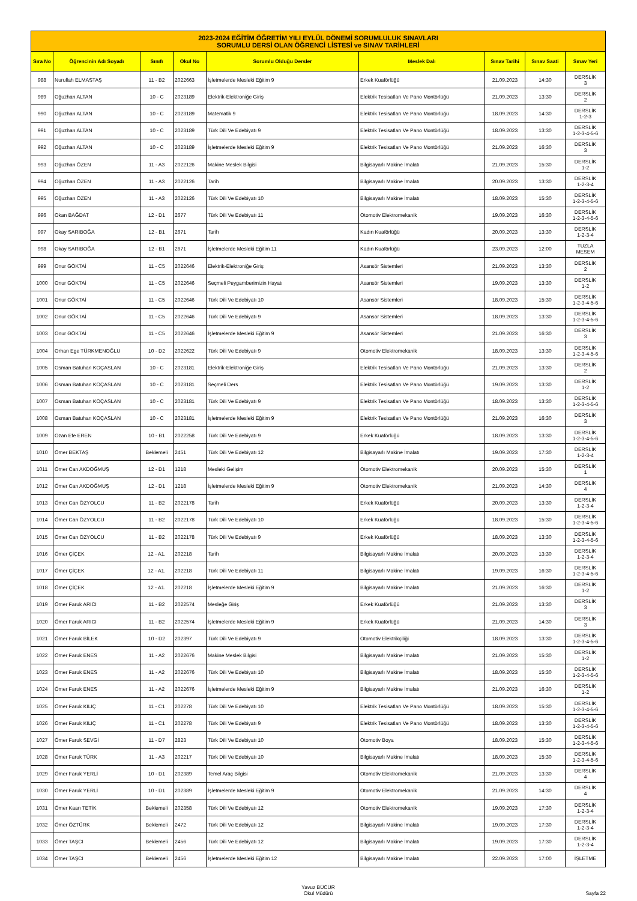| 2023-2024 EĞİTİM ÖĞRETİM YILI EYLÜL DÖNEMİ SORUMLULUK SINAVLARI SORUMLU DERSİ OLAN ÖĞRENCİ LİSTESİ ve SINAV TARİHLERİ | | | | | | | | |
| --- | --- | --- | --- | --- | --- | --- | --- | --- |
| Sıra No | Öğrencinin Adı Soyadı | Sınıfı | Okul No | Sorumlu Olduğu Dersler | Meslek Dalı | Sınav Tarihi | Sınav Saati | Sınav Yeri |
| 988 | Nurullah ELMASTAŞ | 11 - B2 | 2022663 | İşletmelerde Mesleki Eğitim 9 | Erkek Kuaförlüğü | 21.09.2023 | 14:30 | DERSLİK 3 |
| 989 | Oğuzhan ALTAN | 10 - C | 2023189 | Elektrik-Elektroniğe Giriş | Elektrik Tesisatları Ve Pano Montörlüğü | 21.09.2023 | 13:30 | DERSLİK 2 |
| 990 | Oğuzhan ALTAN | 10 - C | 2023189 | Matematik 9 | Elektrik Tesisatları Ve Pano Montörlüğü | 18.09.2023 | 14:30 | DERSLİK 1-2-3 |
| 991 | Oğuzhan ALTAN | 10 - C | 2023189 | Türk Dili Ve Edebiyatı 9 | Elektrik Tesisatları Ve Pano Montörlüğü | 18.09.2023 | 13:30 | DERSLİK 1-2-3-4-5-6 |
| 992 | Oğuzhan ALTAN | 10 - C | 2023189 | İşletmelerde Mesleki Eğitim 9 | Elektrik Tesisatları Ve Pano Montörlüğü | 21.09.2023 | 16:30 | DERSLİK 3 |
| 993 | Oğuzhan ÖZEN | 11 - A3 | 2022126 | Makine Meslek Bilgisi | Bilgisayarlı Makine İmalatı | 21.09.2023 | 15:30 | DERSLİK 1-2 |
| 994 | Oğuzhan ÖZEN | 11 - A3 | 2022126 | Tarih | Bilgisayarlı Makine İmalatı | 20.09.2023 | 13:30 | DERSLİK 1-2-3-4 |
| 995 | Oğuzhan ÖZEN | 11 - A3 | 2022126 | Türk Dili Ve Edebiyatı 10 | Bilgisayarlı Makine İmalatı | 18.09.2023 | 15:30 | DERSLİK 1-2-3-4-5-6 |
| 996 | Okan BAĞDAT | 12 - D1 | 2677 | Türk Dili Ve Edebiyatı 11 | Otomotiv Elektromekanik | 19.09.2023 | 16:30 | DERSLİK 1-2-3-4-5-6 |
| 997 | Okay SARIBOĞA | 12 - B1 | 2671 | Tarih | Kadın Kuaförlüğü | 20.09.2023 | 13:30 | DERSLİK 1-2-3-4 |
| 998 | Okay SARIBOĞA | 12 - B1 | 2671 | İşletmelerde Mesleki Eğitim 11 | Kadın Kuaförlüğü | 23.09.2023 | 12:00 | TUZLA MESEM |
| 999 | Onur GÖKTAİ | 11 - C5 | 2022646 | Elektrik-Elektroniğe Giriş | Asansör Sistemleri | 21.09.2023 | 13:30 | DERSLİK 2 |
| 1000 | Onur GÖKTAİ | 11 - C5 | 2022646 | Seçmeli Peygamberimizin Hayatı | Asansör Sistemleri | 19.09.2023 | 13:30 | DERSLİK 1-2 |
| 1001 | Onur GÖKTAİ | 11 - C5 | 2022646 | Türk Dili Ve Edebiyatı 10 | Asansör Sistemleri | 18.09.2023 | 15:30 | DERSLİK 1-2-3-4-5-6 |
| 1002 | Onur GÖKTAİ | 11 - C5 | 2022646 | Türk Dili Ve Edebiyatı 9 | Asansör Sistemleri | 18.09.2023 | 13:30 | DERSLİK 1-2-3-4-5-6 |
| 1003 | Onur GÖKTAİ | 11 - C5 | 2022646 | İşletmelerde Mesleki Eğitim 9 | Asansör Sistemleri | 21.09.2023 | 16:30 | DERSLİK 3 |
| 1004 | Orhan Ege TÜRKMENOĞLU | 10 - D2 | 2022622 | Türk Dili Ve Edebiyatı 9 | Otomotiv Elektromekanik | 18.09.2023 | 13:30 | DERSLİK 1-2-3-4-5-6 |
| 1005 | Osman Batuhan KOÇASLAN | 10 - C | 2023181 | Elektrik-Elektroniğe Giriş | Elektrik Tesisatları Ve Pano Montörlüğü | 21.09.2023 | 13:30 | DERSLİK 2 |
| 1006 | Osman Batuhan KOÇASLAN | 10 - C | 2023181 | Seçmeli Ders | Elektrik Tesisatları Ve Pano Montörlüğü | 19.09.2023 | 13:30 | DERSLİK 1-2 |
| 1007 | Osman Batuhan KOÇASLAN | 10 - C | 2023181 | Türk Dili Ve Edebiyatı 9 | Elektrik Tesisatları Ve Pano Montörlüğü | 18.09.2023 | 13:30 | DERSLİK 1-2-3-4-5-6 |
| 1008 | Osman Batuhan KOÇASLAN | 10 - C | 2023181 | İşletmelerde Mesleki Eğitim 9 | Elektrik Tesisatları Ve Pano Montörlüğü | 21.09.2023 | 16:30 | DERSLİK 3 |
| 1009 | Ozan Efe EREN | 10 - B1 | 2022258 | Türk Dili Ve Edebiyatı 9 | Erkek Kuaförlüğü | 18.09.2023 | 13:30 | DERSLİK 1-2-3-4-5-6 |
| 1010 | Ömer BEKTAŞ | Beklemeli | 2451 | Türk Dili Ve Edebiyatı 12 | Bilgisayarlı Makine İmalatı | 19.09.2023 | 17:30 | DERSLİK 1-2-3-4 |
| 1011 | Ömer Can AKDOĞMUŞ | 12 - D1 | 1218 | Mesleki Gelişim | Otomotiv Elektromekanik | 20.09.2023 | 15:30 | DERSLİK 1 |
| 1012 | Ömer Can AKDOĞMUŞ | 12 - D1 | 1218 | İşletmelerde Mesleki Eğitim 9 | Otomotiv Elektromekanik | 21.09.2023 | 14:30 | DERSLİK 4 |
| 1013 | Ömer Can ÖZYOLCU | 11 - B2 | 2022178 | Tarih | Erkek Kuaförlüğü | 20.09.2023 | 13:30 | DERSLİK 1-2-3-4 |
| 1014 | Ömer Can ÖZYOLCU | 11 - B2 | 2022178 | Türk Dili Ve Edebiyatı 10 | Erkek Kuaförlüğü | 18.09.2023 | 15:30 | DERSLİK 1-2-3-4-5-6 |
| 1015 | Ömer Can ÖZYOLCU | 11 - B2 | 2022178 | Türk Dili Ve Edebiyatı 9 | Erkek Kuaförlüğü | 18.09.2023 | 13:30 | DERSLİK 1-2-3-4-5-6 |
| 1016 | Ömer ÇİÇEK | 12 - A1. | 202218 | Tarih | Bilgisayarlı Makine İmalatı | 20.09.2023 | 13:30 | DERSLİK 1-2-3-4 |
| 1017 | Ömer ÇİÇEK | 12 - A1. | 202218 | Türk Dili Ve Edebiyatı 11 | Bilgisayarlı Makine İmalatı | 19.09.2023 | 16:30 | DERSLİK 1-2-3-4-5-6 |
| 1018 | Ömer ÇİÇEK | 12 - A1. | 202218 | İşletmelerde Mesleki Eğitim 9 | Bilgisayarlı Makine İmalatı | 21.09.2023 | 16:30 | DERSLİK 1-2 |
| 1019 | Ömer Faruk ARICI | 11 - B2 | 2022574 | Mesleğe Giriş | Erkek Kuaförlüğü | 21.09.2023 | 13:30 | DERSLİK 3 |
| 1020 | Ömer Faruk ARICI | 11 - B2 | 2022574 | İşletmelerde Mesleki Eğitim 9 | Erkek Kuaförlüğü | 21.09.2023 | 14:30 | DERSLİK 3 |
| 1021 | Ömer Faruk BİLEK | 10 - D2 | 202397 | Türk Dili Ve Edebiyatı 9 | Otomotiv Elektrikçiliği | 18.09.2023 | 13:30 | DERSLİK 1-2-3-4-5-6 |
| 1022 | Ömer Faruk ENES | 11 - A2 | 2022676 | Makine Meslek Bilgisi | Bilgisayarlı Makine İmalatı | 21.09.2023 | 15:30 | DERSLİK 1-2 |
| 1023 | Ömer Faruk ENES | 11 - A2 | 2022676 | Türk Dili Ve Edebiyatı 10 | Bilgisayarlı Makine İmalatı | 18.09.2023 | 15:30 | DERSLİK 1-2-3-4-5-6 |
| 1024 | Ömer Faruk ENES | 11 - A2 | 2022676 | İşletmelerde Mesleki Eğitim 9 | Bilgisayarlı Makine İmalatı | 21.09.2023 | 16:30 | DERSLİK 1-2 |
| 1025 | Ömer Faruk KILIÇ | 11 - C1 | 202278 | Türk Dili Ve Edebiyatı 10 | Elektrik Tesisatları Ve Pano Montörlüğü | 18.09.2023 | 15:30 | DERSLİK 1-2-3-4-5-6 |
| 1026 | Ömer Faruk KILIÇ | 11 - C1 | 202278 | Türk Dili Ve Edebiyatı 9 | Elektrik Tesisatları Ve Pano Montörlüğü | 18.09.2023 | 13:30 | DERSLİK 1-2-3-4-5-6 |
| 1027 | Ömer Faruk SEVGİ | 11 - D7 | 2823 | Türk Dili Ve Edebiyatı 10 | Otomotiv Boya | 18.09.2023 | 15:30 | DERSLİK 1-2-3-4-5-6 |
| 1028 | Ömer Faruk TÜRK | 11 - A3 | 202217 | Türk Dili Ve Edebiyatı 10 | Bilgisayarlı Makine İmalatı | 18.09.2023 | 15:30 | DERSLİK 1-2-3-4-5-6 |
| 1029 | Ömer Faruk YERLİ | 10 - D1 | 202389 | Temel Araç Bilgisi | Otomotiv Elektromekanik | 21.09.2023 | 13:30 | DERSLİK 4 |
| 1030 | Ömer Faruk YERLİ | 10 - D1 | 202389 | İşletmelerde Mesleki Eğitim 9 | Otomotiv Elektromekanik | 21.09.2023 | 14:30 | DERSLİK 4 |
| 1031 | Ömer Kaan TETİK | Beklemeli | 202358 | Türk Dili Ve Edebiyatı 12 | Otomotiv Elektromekanik | 19.09.2023 | 17:30 | DERSLİK 1-2-3-4 |
| 1032 | Ömer ÖZTÜRK | Beklemeli | 2472 | Türk Dili Ve Edebiyatı 12 | Bilgisayarlı Makine İmalatı | 19.09.2023 | 17:30 | DERSLİK 1-2-3-4 |
| 1033 | Ömer TAŞCI | Beklemeli | 2456 | Türk Dili Ve Edebiyatı 12 | Bilgisayarlı Makine İmalatı | 19.09.2023 | 17:30 | DERSLİK 1-2-3-4 |
| 1034 | Ömer TAŞCI | Beklemeli | 2456 | İşletmelerde Mesleki Eğitim 12 | Bilgisayarlı Makine İmalatı | 22.09.2023 | 17:00 | İŞLETME |
Yavuz BÜCÜR
Okul Müdürü Sayfa 22